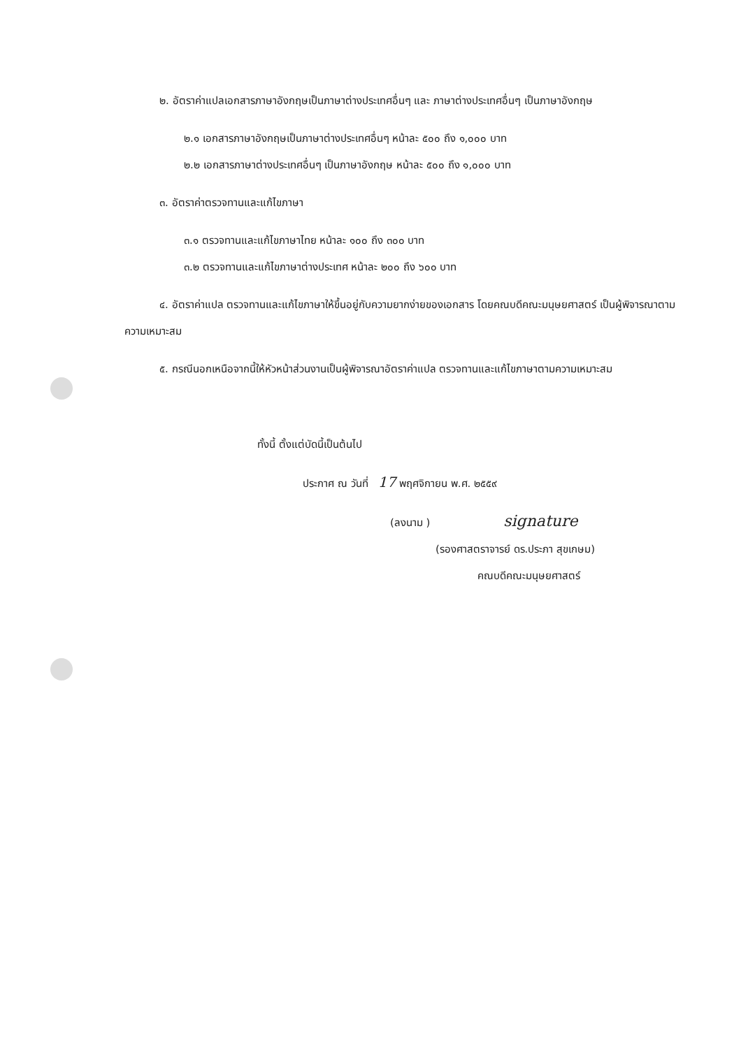๒. อัตราค่าแปลเอกสารภาษาอังกฤษเป็นภาษาต่างประเทศอื่นๆ และ ภาษาต่างประเทศอื่นๆ เป็นภาษาอังกฤษ
๒.๑ เอกสารภาษาอังกฤษเป็นภาษาต่างประเทศอื่นๆ หน้าละ ๕๐๐ ถึง ๑,๐๐๐ บาท
๒.๒ เอกสารภาษาต่างประเทศอื่นๆ เป็นภาษาอังกฤษ หน้าละ ๕๐๐ ถึง ๑,๐๐๐ บาท
๓. อัตราค่าตรวจทานและแก้ไขภาษา
๓.๑ ตรวจทานและแก้ไขภาษาไทย หน้าละ ๑๐๐ ถึง ๓๐๐ บาท
๓.๒ ตรวจทานและแก้ไขภาษาต่างประเทศ หน้าละ ๒๐๐ ถึง ๖๐๐ บาท
๔. อัตราค่าแปล ตรวจทานและแก้ไขภาษาให้ขึ้นอยู่กับความยากง่ายของเอกสาร โดยคณบดีคณะมนุษยศาสตร์ เป็นผู้พิจารณาตามความเหมาะสม
๕. กรณีนอกเหนือจากนี้ให้หัวหน้าส่วนงานเป็นผู้พิจารณาอัตราค่าแปล ตรวจทานและแก้ไขภาษาตามความเหมาะสม
ทั้งนี้ ตั้งแต่บัดนี้เป็นต้นไป
ประกาศ ณ วันที่ 17 พฤศจิกายน พ.ศ. ๒๕๕๙
(ลงนาม ) signature
(รองศาสตราจารย์ ดร.ประภา สุขเกษม)
คณบดีคณะมนุษยศาสตร์